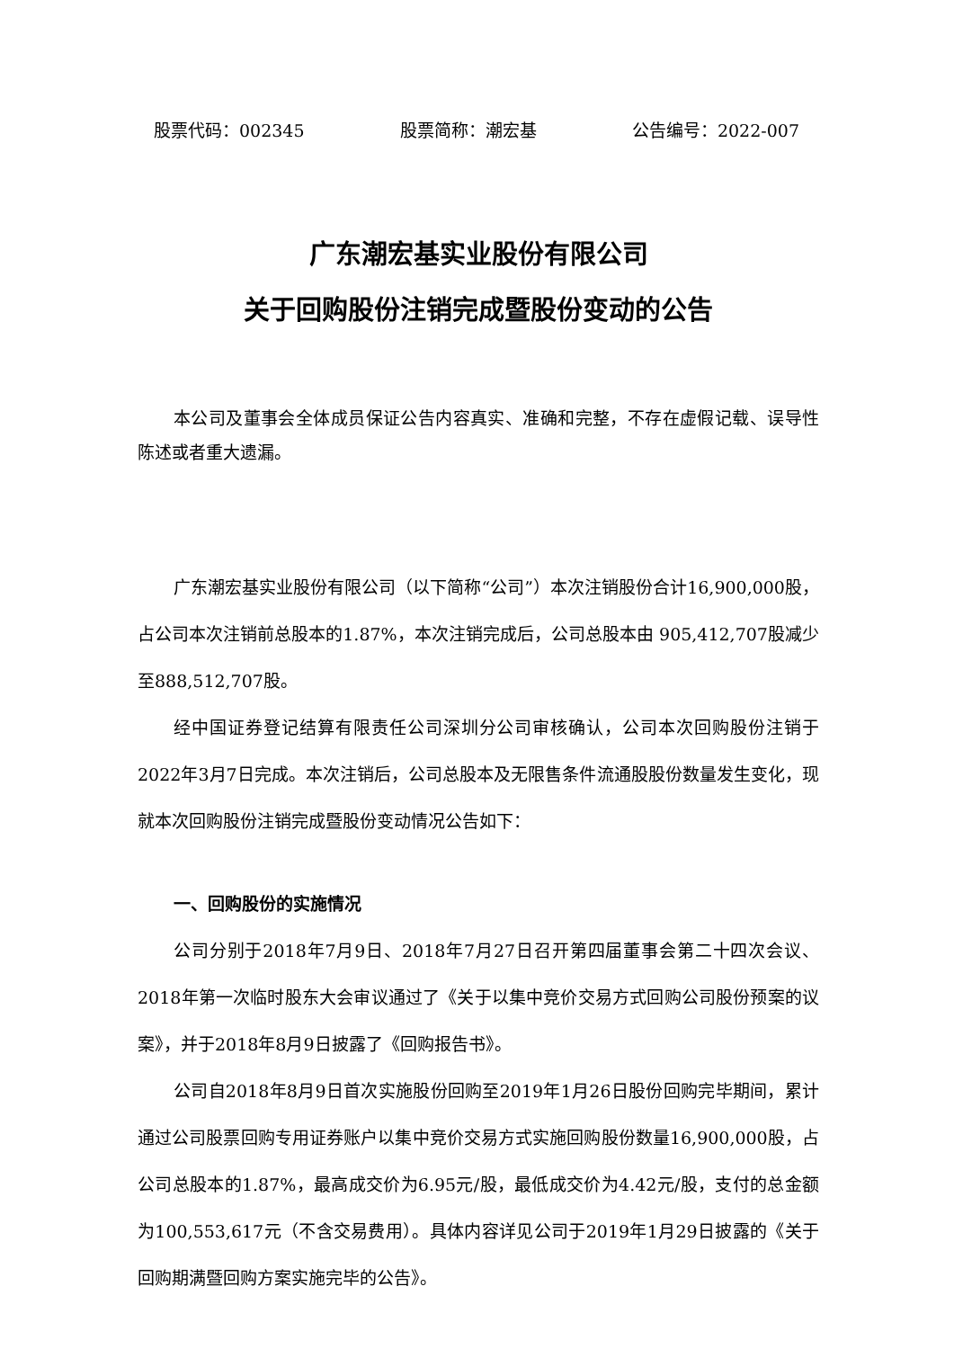股票代码：002345 股票简称：潮宏基 公告编号：2022-007
广东潮宏基实业股份有限公司
关于回购股份注销完成暨股份变动的公告
本公司及董事会全体成员保证公告内容真实、准确和完整，不存在虚假记载、误导性陈述或者重大遗漏。
广东潮宏基实业股份有限公司（以下简称“公司”）本次注销股份合计16,900,000股，占公司本次注销前总股本的1.87%，本次注销完成后，公司总股本由 905,412,707股减少至888,512,707股。
经中国证券登记结算有限责任公司深圳分公司审核确认，公司本次回购股份注销于2022年3月7日完成。本次注销后，公司总股本及无限售条件流通股股份数量发生变化，现就本次回购股份注销完成暨股份变动情况公告如下：
一、回购股份的实施情况
公司分别于2018年7月9日、2018年7月27日召开第四届董事会第二十四次会议、2018年第一次临时股东大会审议通过了《关于以集中竞价交易方式回购公司股份预案的议案》，并于2018年8月9日披露了《回购报告书》。
公司自2018年8月9日首次实施股份回购至2019年1月26日股份回购完毕期间，累计通过公司股票回购专用证券账户以集中竞价交易方式实施回购股份数量16,900,000股，占公司总股本的1.87%，最高成交价为6.95元/股，最低成交价为4.42元/股，支付的总金额为100,553,617元（不含交易费用）。具体内容详见公司于2019年1月29日披露的《关于回购期满暨回购方案实施完毕的公告》。